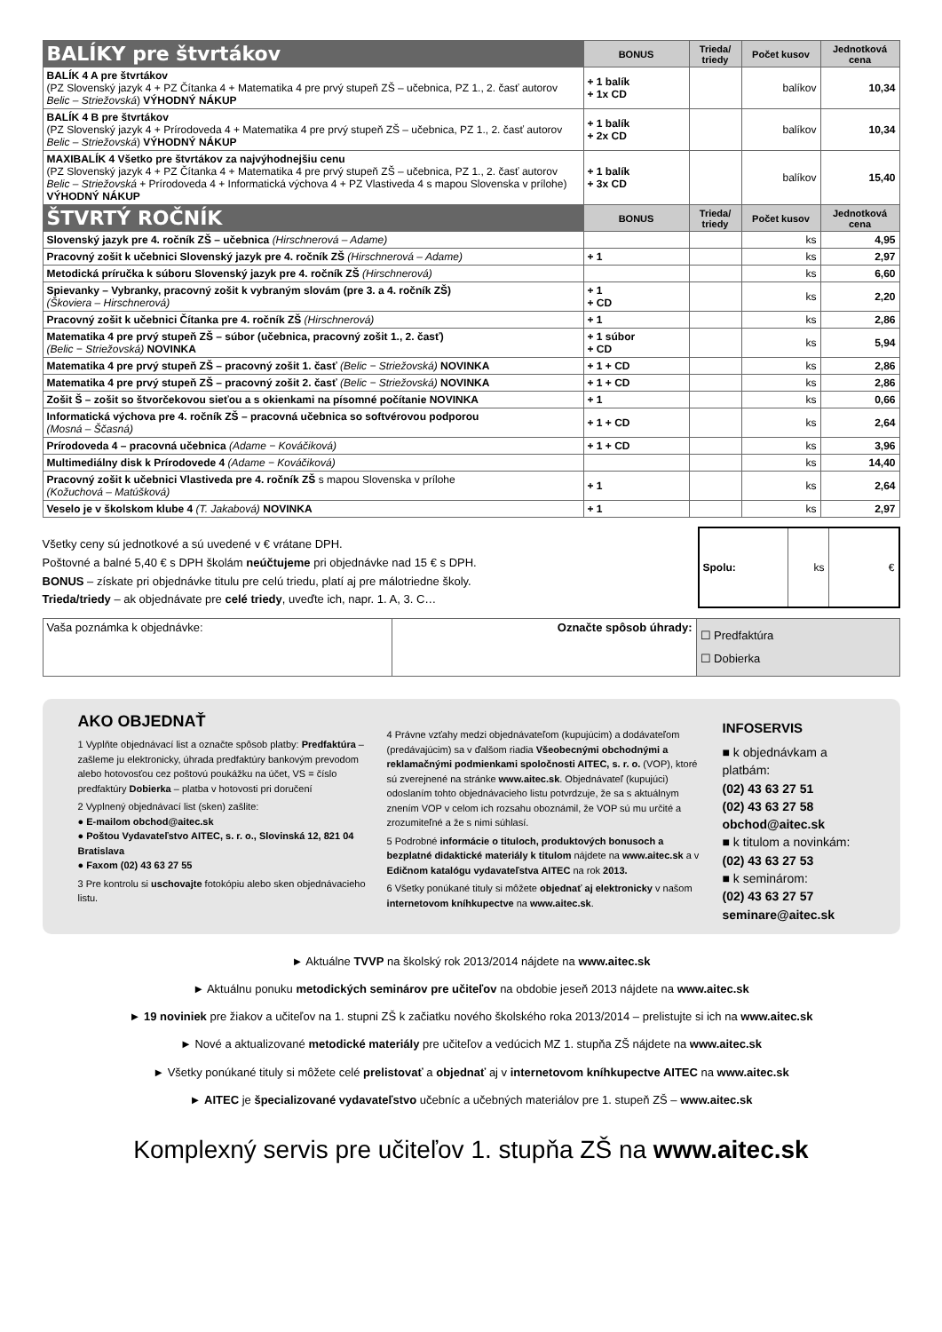| BALÍKY pre štvrtákov | BONUS | Trieda/ triedy | Počet kusov | Jednotková cena |
| --- | --- | --- | --- | --- |
| BALÍK 4 A pre štvrtákov (PZ Slovenský jazyk 4 + PZ Čítanka 4 + Matematika 4 pre prvý stupeň ZŠ – učebnica, PZ 1., 2. časť autorov Belic – Striežovská ) VÝHODNÝ NÁKUP | + 1 balík + 1x CD | | balíkov | 10,34 |
| BALÍK 4 B pre štvrtákov (PZ Slovenský jazyk 4 + Prírodoveda 4 + Matematika 4 pre prvý stupeň ZŠ – učebnica, PZ 1., 2. časť autorov Belic – Striežovská ) VÝHODNÝ NÁKUP | + 1 balík + 2x CD | | balíkov | 10,34 |
| MAXIBALÍK 4 Všetko pre štvrtákov za najvýhodnejšiu cenu (PZ Slovenský jazyk 4 + PZ Čítanka 4 + Matematika 4 pre prvý stupeň ZŠ – učebnica, PZ 1., 2. časť autorov Belic – Striežovská + Prírodoveda 4 + Informatická výchova 4 + PZ Vlastiveda 4 s mapou Slovenska v prílohe) VÝHODNÝ NÁKUP | + 1 balík + 3x CD | | balíkov | 15,40 |
| ŠTVRTÝ ROČNÍK | BONUS | Trieda/ triedy | Počet kusov | Jednotková cena |
| Slovenský jazyk pre 4. ročník ZŠ – učebnica (Hirschnerová – Adame) | | | ks | 4,95 |
| Pracovný zošit k učebnici Slovenský jazyk pre 4. ročník ZŠ (Hirschnerová – Adame) | + 1 | | ks | 2,97 |
| Metodická príručka k súboru Slovenský jazyk pre 4. ročník ZŠ (Hirschnerová) | | | ks | 6,60 |
| Spievanky – Vybranky, pracovný zošit k vybraným slovám (pre 3. a 4. ročník ZŠ) (Škoviera – Hirschnerová) | + 1 + CD | | ks | 2,20 |
| Pracovný zošit k učebnici Čítanka pre 4. ročník ZŠ (Hirschnerová) | + 1 | | ks | 2,86 |
| Matematika 4 pre prvý stupeň ZŠ – súbor (učebnica, pracovný zošit 1., 2. časť) (Belic − Striežovská) NOVINKA | + 1 súbor + CD | | ks | 5,94 |
| Matematika 4 pre prvý stupeň ZŠ – pracovný zošit 1. časť (Belic − Striežovská) NOVINKA | + 1 + CD | | ks | 2,86 |
| Matematika 4 pre prvý stupeň ZŠ – pracovný zošit 2. časť (Belic − Striežovská) NOVINKA | + 1 + CD | | ks | 2,86 |
| Zošit Š – zošit so štvorčekovou sieťou a s okienkami na písomné počítanie NOVINKA | + 1 | | ks | 0,66 |
| Informatická výchova pre 4. ročník ZŠ – pracovná učebnica so softvérovou podporou (Mosná – Ščasná) | + 1 + CD | | ks | 2,64 |
| Prírodoveda 4 – pracovná učebnica (Adame − Kováčiková) | + 1 + CD | | ks | 3,96 |
| Multimediálny disk k Prírodovede 4 (Adame − Kováčiková) | | | ks | 14,40 |
| Pracovný zošit k učebnici Vlastiveda pre 4. ročník ZŠ s mapou Slovenska v prílohe (Kožuchová – Matúšková) | + 1 | | ks | 2,64 |
| Veselo je v školskom klube 4 (T. Jakabová) NOVINKA | + 1 | | ks | 2,97 |
Všetky ceny sú jednotkové a sú uvedené v € vrátane DPH.
Poštovné a balné 5,40 € s DPH školám neúčtujeme pri objednávke nad 15 € s DPH.
BONUS – získate pri objednávke titulu pre celú triedu, platí aj pre málotriedne školy.
Trieda/triedy – ak objednávate pre celé triedy, uveďte ich, napr. 1. A, 3. C…
| Spolu: | ks | € |
| Vaša poznámka k objednávke: | Označte spôsob úhrady: | ☐ Predfaktúra ☐ Dobierka |
AKO OBJEDNAŤ
1 Vyplňte objednávací list a označte spôsob platby: Predfaktúra – zašleme ju elektronicky, úhrada predfaktúry bankovým prevodom alebo hotovosťou cez poštovú poukážku na účet, VS = číslo predfaktúry Dobierka – platba v hotovosti pri doručení
2 Vyplnený objednávací list (sken) zašlite:
● E-mailom obchod@aitec.sk
● Poštou Vydavateľstvo AITEC, s. r. o., Slovinská 12, 821 04 Bratislava
● Faxom (02) 43 63 27 55
3 Pre kontrolu si uschovajte fotokópiu alebo sken objednávacieho listu.
4 Právne vzťahy medzi objednávateľom (kupujúcim) a dodávateľom (predávajúcim) sa v ďalšom riadia Všeobecnými obchodnými a reklamačnými podmienkami spoločnosti AITEC, s. r. o. (VOP), ktoré sú zverejnené na stránke www.aitec.sk. Objednávateľ (kupujúci) odoslaním tohto objednávacieho listu potvrdzuje, že sa s aktuálnym znením VOP v celom ich rozsahu oboznámil, že VOP sú mu určité a zrozumiteľné a že s nimi súhlasí.
5 Podrobné informácie o tituloch, produktových bonusoch a bezplatné didaktické materiály k titulom nájdete na www.aitec.sk a v Edičnom katalógu vydavateľstva AITEC na rok 2013.
6 Všetky ponúkané tituly si môžete objednať aj elektronicky v našom internetovom kníhkupectve na www.aitec.sk.
INFOSERVIS
■ k objednávkam a platbám:
(02) 43 63 27 51
(02) 43 63 27 58
obchod@aitec.sk
■ k titulom a novinkám:
(02) 43 63 27 53
■ k seminárom:
(02) 43 63 27 57
seminare@aitec.sk
► Aktuálne TVVP na školský rok 2013/2014 nájdete na www.aitec.sk
► Aktuálnu ponuku metodických seminárov pre učiteľov na obdobie jeseň 2013 nájdete na www.aitec.sk
► 19 noviniek pre žiakov a učiteľov na 1. stupni ZŠ k začiatku nového školského roka 2013/2014 – prelistujte si ich na www.aitec.sk
► Nové a aktualizované metodické materiály pre učiteľov a vedúcich MZ 1. stupňa ZŠ nájdete na www.aitec.sk
► Všetky ponúkané tituly si môžete celé prelistovať a objednať aj v internetovom kníhkupectve AITEC na www.aitec.sk
► AITEC je špecializované vydavateľstvo učebníc a učebných materiálov pre 1. stupeň ZŠ – www.aitec.sk
Komplexný servis pre učiteľov 1. stupňa ZŠ na www.aitec.sk